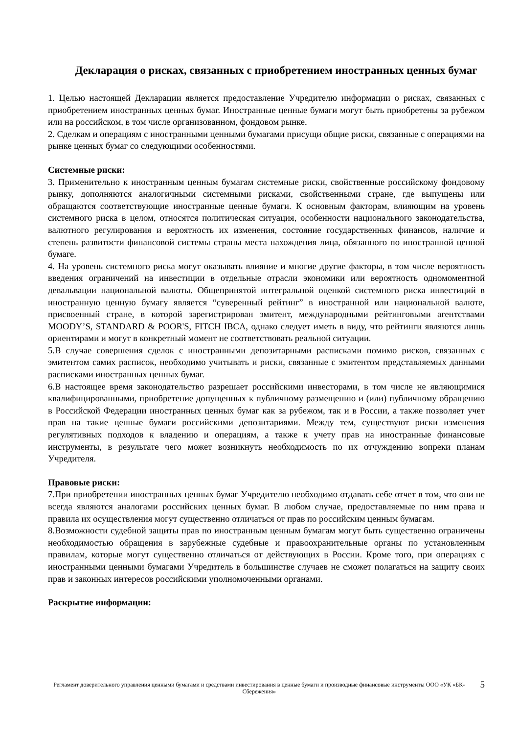Декларация о рисках, связанных с приобретением иностранных ценных бумаг
1. Целью настоящей Декларации является предоставление Учредителю информации о рисках, связанных с приобретением иностранных ценных бумаг. Иностранные ценные бумаги могут быть приобретены за рубежом или на российском, в том числе организованном, фондовом рынке.
2. Сделкам и операциям с иностранными ценными бумагами присущи общие риски, связанные с операциями на рынке ценных бумаг со следующими особенностями.
Системные риски:
3. Применительно к иностранным ценным бумагам системные риски, свойственные российскому фондовому рынку, дополняются аналогичными системными рисками, свойственными стране, где выпущены или обращаются соответствующие иностранные ценные бумаги. К основным факторам, влияющим на уровень системного риска в целом, относятся политическая ситуация, особенности национального законодательства, валютного регулирования и вероятность их изменения, состояние государственных финансов, наличие и степень развитости финансовой системы страны места нахождения лица, обязанного по иностранной ценной бумаге.
4. На уровень системного риска могут оказывать влияние и многие другие факторы, в том числе вероятность введения ограничений на инвестиции в отдельные отрасли экономики или вероятность одномоментной девальвации национальной валюты. Общепринятой интегральной оценкой системного риска инвестиций в иностранную ценную бумагу является “суверенный рейтинг” в иностранной или национальной валюте, присвоенный стране, в которой зарегистрирован эмитент, международными рейтинговыми агентствами MOODY’S, STANDARD & POOR'S, FITCH IBCA, однако следует иметь в виду, что рейтинги являются лишь ориентирами и могут в конкретный момент не соответствовать реальной ситуации.
5.В случае совершения сделок с иностранными депозитарными расписками помимо рисков, связанных с эмитентом самих расписок, необходимо учитывать и риски, связанные с эмитентом представляемых данными расписками иностранных ценных бумаг.
6.В настоящее время законодательство разрешает российскими инвесторами, в том числе не являющимися квалифицированными, приобретение допущенных к публичному размещению и (или) публичному обращению в Российской Федерации иностранных ценных бумаг как за рубежом, так и в России, а также позволяет учет прав на такие ценные бумаги российскими депозитариями. Между тем, существуют риски изменения регулятивных подходов к владению и операциям, а также к учету прав на иностранные финансовые инструменты, в результате чего может возникнуть необходимость по их отчуждению вопреки планам Учредителя.
Правовые риски:
7.При приобретении иностранных ценных бумаг Учредителю необходимо отдавать себе отчет в том, что они не всегда являются аналогами российских ценных бумаг. В любом случае, предоставляемые по ним права и правила их осуществления могут существенно отличаться от прав по российским ценным бумагам.
8.Возможности судебной защиты прав по иностранным ценным бумагам могут быть существенно ограничены необходимостью обращения в зарубежные судебные и правоохранительные органы по установленным правилам, которые могут существенно отличаться от действующих в России. Кроме того, при операциях с иностранными ценными бумагами Учредитель в большинстве случаев не сможет полагаться на защиту своих прав и законных интересов российскими уполномоченными органами.
Раскрытие информации:
Регламент доверительного управления ценными бумагами и средствами инвестирования в ценные бумаги и производные финансовые инструменты ООО «УК «БК-Сбережения»
5